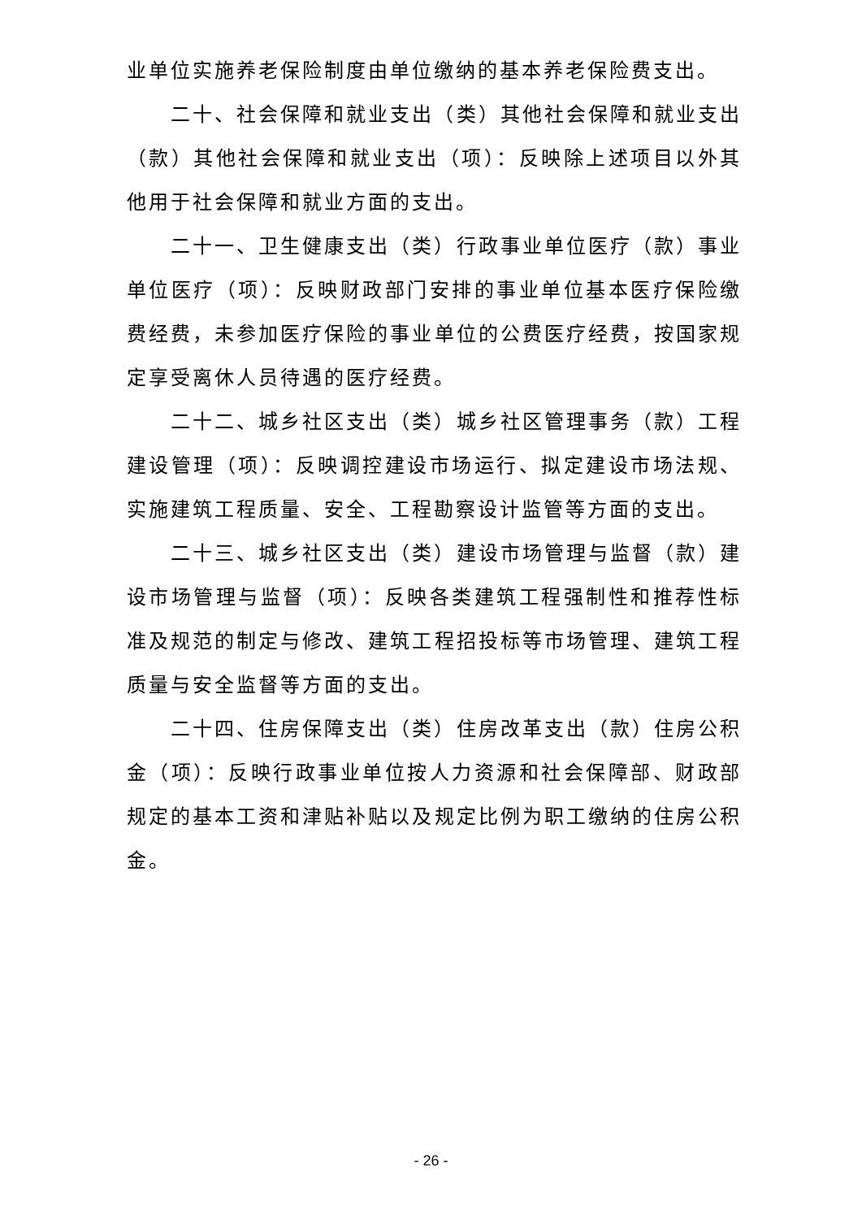业单位实施养老保险制度由单位缴纳的基本养老保险费支出。
二十、社会保障和就业支出（类）其他社会保障和就业支出（款）其他社会保障和就业支出（项）：反映除上述项目以外其他用于社会保障和就业方面的支出。
二十一、卫生健康支出（类）行政事业单位医疗（款）事业单位医疗（项）：反映财政部门安排的事业单位基本医疗保险缴费经费，未参加医疗保险的事业单位的公费医疗经费，按国家规定享受离休人员待遇的医疗经费。
二十二、城乡社区支出（类）城乡社区管理事务（款）工程建设管理（项）：反映调控建设市场运行、拟定建设市场法规、实施建筑工程质量、安全、工程勘察设计监管等方面的支出。
二十三、城乡社区支出（类）建设市场管理与监督（款）建设市场管理与监督（项）：反映各类建筑工程强制性和推荐性标准及规范的制定与修改、建筑工程招投标等市场管理、建筑工程质量与安全监督等方面的支出。
二十四、住房保障支出（类）住房改革支出（款）住房公积金（项）：反映行政事业单位按人力资源和社会保障部、财政部规定的基本工资和津贴补贴以及规定比例为职工缴纳的住房公积金。
- 26 -